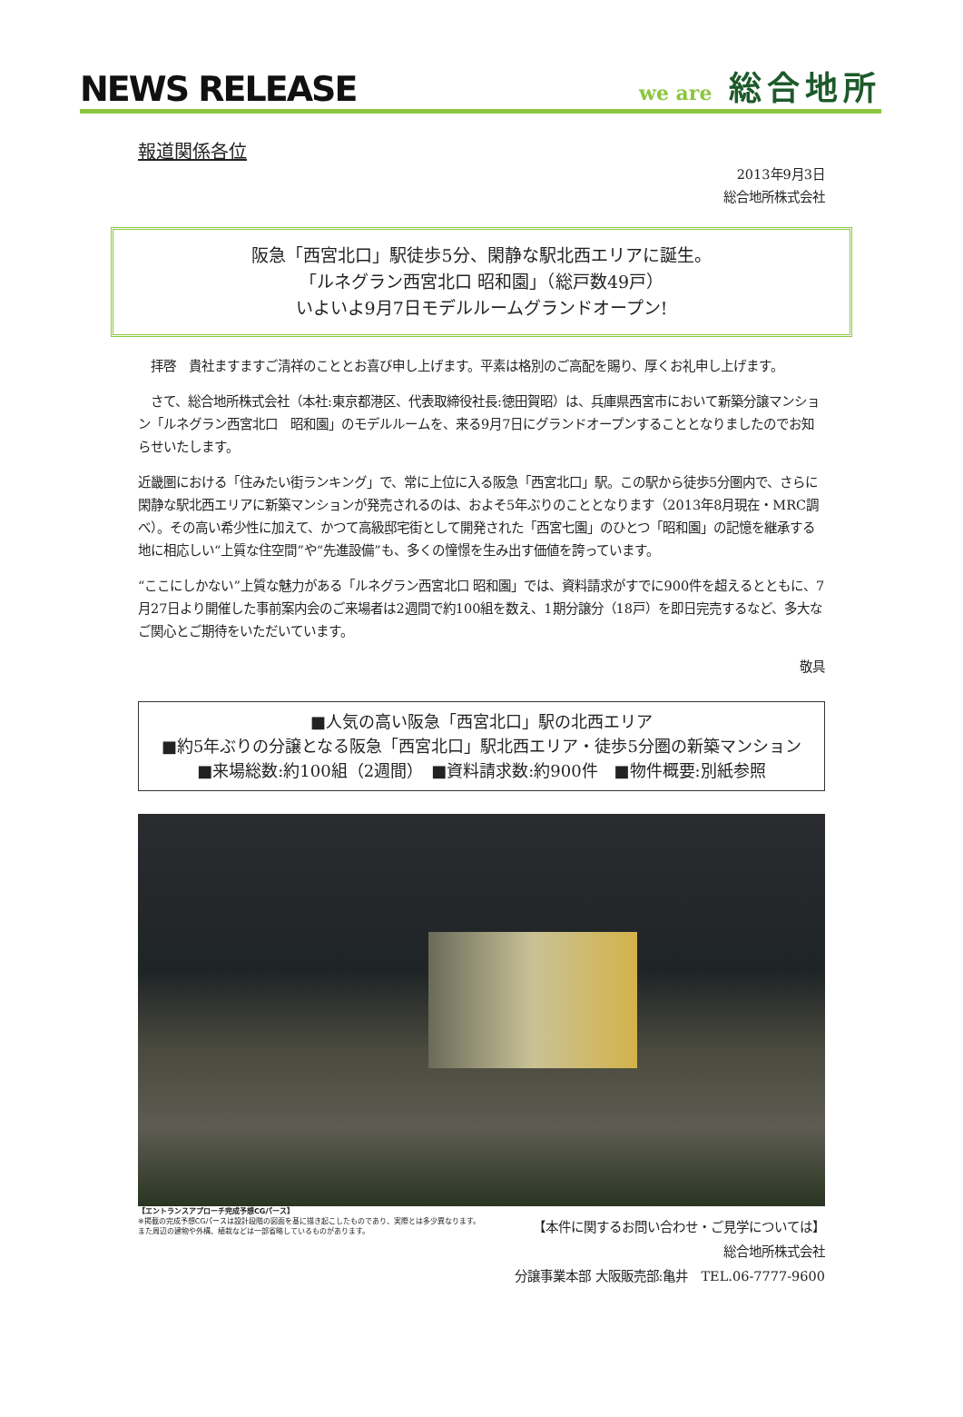NEWS RELEASE
we are 総合地所
報道関係各位
2013年9月3日
総合地所株式会社
阪急「西宮北口」駅徒歩5分、閑静な駅北西エリアに誕生。
「ルネグラン西宮北口 昭和園」（総戸数49戸）
いよいよ9月7日モデルルームグランドオープン!
　拝啓　貴社ますますご清祥のこととお喜び申し上げます。平素は格別のご高配を賜り、厚くお礼申し上げます。
　さて、総合地所株式会社（本社:東京都港区、代表取締役社長:徳田賀昭）は、兵庫県西宮市において新築分譲マンション「ルネグラン西宮北口　昭和園」のモデルルームを、来る9月7日にグランドオープンすることとなりましたのでお知らせいたします。
近畿圏における「住みたい街ランキング」で、常に上位に入る阪急「西宮北口」駅。この駅から徒歩5分圏内で、さらに閑静な駅北西エリアに新築マンションが発売されるのは、およそ5年ぶりのこととなります（2013年8月現在・MRC調べ）。その高い希少性に加えて、かつて高級邸宅街として開発された「西宮七園」のひとつ「昭和園」の記憶を継承する地に相応しい“上質な住空間”や“先進設備”も、多くの憧憬を生み出す価値を誇っています。
“ここにしかない”上質な魅力がある「ルネグラン西宮北口 昭和園」では、資料請求がすでに900件を超えるとともに、7月27日より開催した事前案内会のご来場者は2週間で約100組を数え、1期分譲分（18戸）を即日完売するなど、多大なご関心とご期待をいただいています。
敬具
■人気の高い阪急「西宮北口」駅の北西エリア
■約5年ぶりの分譲となる阪急「西宮北口」駅北西エリア・徒歩5分圏の新築マンション
■来場総数:約100組（2週間）　■資料請求数:約900件　■物件概要:別紙参照
【エントランスアプローチ完成予想CGパース】
※掲載の完成予想CGパースは設計段階の図面を基に描き起こしたものであり、実際とは多少異なります。
また周辺の建物や外構、植栽などは一部省略しているものがあります。
【本件に関するお問い合わせ・ご見学については】
総合地所株式会社
分譲事業本部 大阪販売部:亀井　TEL.06-7777-9600